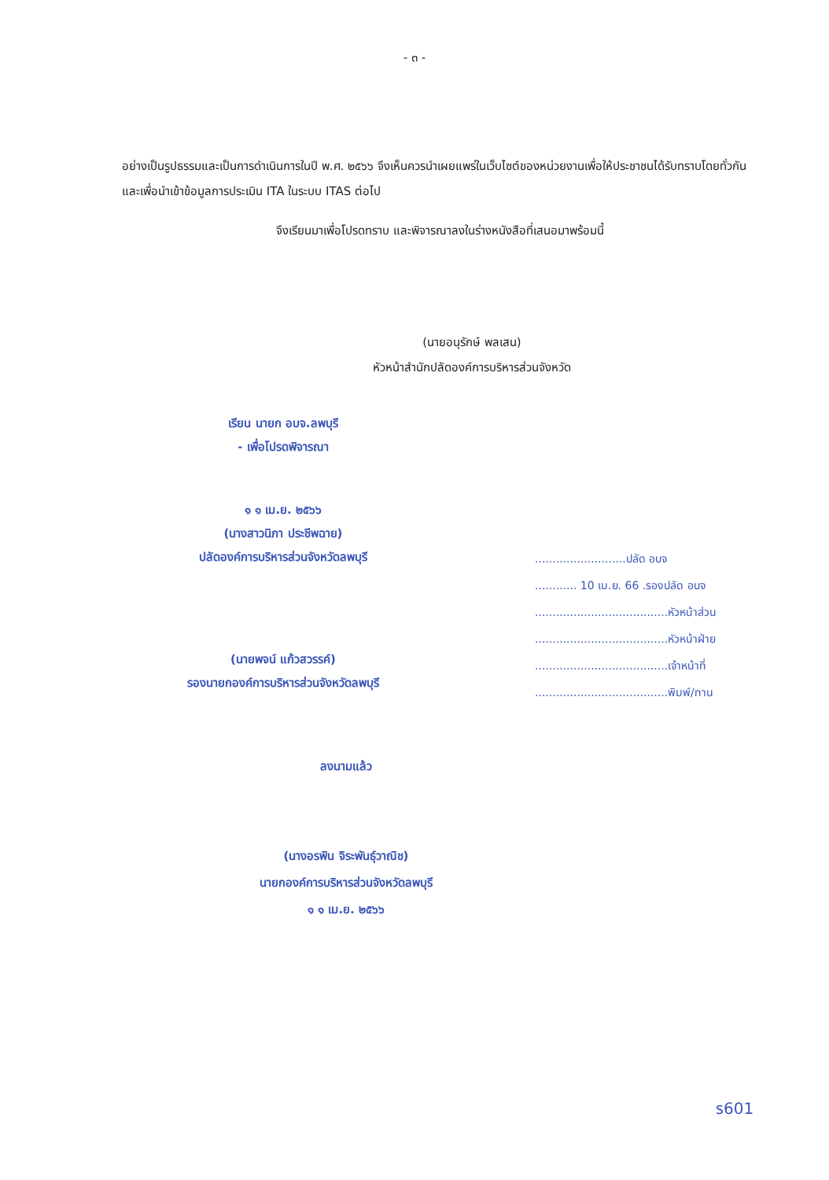- ๓ -
อย่างเป็นรูปธรรมและเป็นการดำเนินการในปี พ.ศ. ๒๕๖๖ จึงเห็นควรนำเผยแพร่ในเว็บไซต์ของหน่วยงานเพื่อให้ประชาชนได้รับทราบโดยทั่วกัน และเพื่อนำเข้าข้อมูลการประเมิน ITA ในระบบ ITAS ต่อไป
จึงเรียนมาเพื่อโปรดทราบ และพิจารณาลงในร่างหนังสือที่เสนอมาพร้อมนี้
(นายอนุรักษ์ พลเสน)
หัวหน้าสำนักปลัดองค์การบริหารส่วนจังหวัด
เรียน นายก อบจ.ลพบุรี
- เพื่อโปรดพิจารณา
๑ ๑ เม.ย. ๒๕๖๖
(นางสาวนิภา ประชีพฉาย)
ปลัดองค์การบริหารส่วนจังหวัดลพบุรี
(นายพจน์ แก้วสวรรค์)
รองนายกองค์การบริหารส่วนจังหวัดลพบุรี
..........................ปลัด อบจ
............ 10 เม.ย. 66 .รองปลัด อบจ
......................................หัวหน้าส่วน
......................................หัวหน้าฝ่าย
......................................เจ้าหน้าที่
......................................พิมพ์/ทาน
ลงนามแล้ว
(นางอรพิน จิระพันธุ์วาณิช)
นายกองค์การบริหารส่วนจังหวัดลพบุรี
๑ ๑ เม.ย. ๒๕๖๖
ร601